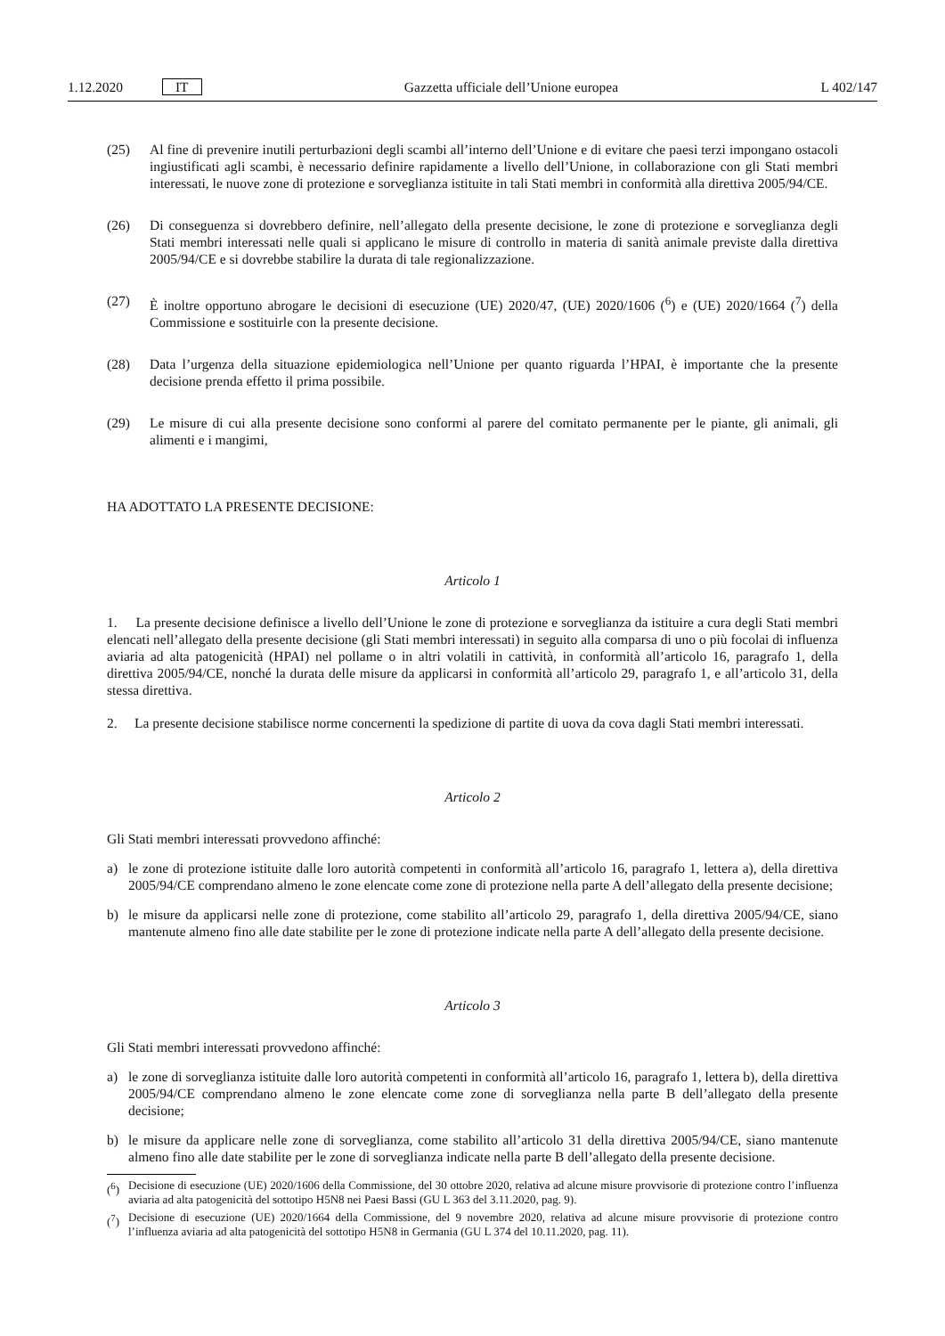1.12.2020 IT Gazzetta ufficiale dell’Unione europea L 402/147
(25) Al fine di prevenire inutili perturbazioni degli scambi all’interno dell’Unione e di evitare che paesi terzi impongano ostacoli ingiustificati agli scambi, è necessario definire rapidamente a livello dell’Unione, in collaborazione con gli Stati membri interessati, le nuove zone di protezione e sorveglianza istituite in tali Stati membri in conformità alla direttiva 2005/94/CE.
(26) Di conseguenza si dovrebbero definire, nell’allegato della presente decisione, le zone di protezione e sorveglianza degli Stati membri interessati nelle quali si applicano le misure di controllo in materia di sanità animale previste dalla direttiva 2005/94/CE e si dovrebbe stabilire la durata di tale regionalizzazione.
(27) È inoltre opportuno abrogare le decisioni di esecuzione (UE) 2020/47, (UE) 2020/1606 (<sup>6</sup>) e (UE) 2020/1664 (<sup>7</sup>) della Commissione e sostituirle con la presente decisione.
(28) Data l’urgenza della situazione epidemiologica nell’Unione per quanto riguarda l’HPAI, è importante che la presente decisione prenda effetto il prima possibile.
(29) Le misure di cui alla presente decisione sono conformi al parere del comitato permanente per le piante, gli animali, gli alimenti e i mangimi,
HA ADOTTATO LA PRESENTE DECISIONE:
Articolo 1
1. La presente decisione definisce a livello dell’Unione le zone di protezione e sorveglianza da istituire a cura degli Stati membri elencati nell’allegato della presente decisione (gli Stati membri interessati) in seguito alla comparsa di uno o più focolai di influenza aviaria ad alta patogenicità (HPAI) nel pollame o in altri volatili in cattività, in conformità all’articolo 16, paragrafo 1, della direttiva 2005/94/CE, nonché la durata delle misure da applicarsi in conformità all’articolo 29, paragrafo 1, e all’articolo 31, della stessa direttiva.
2. La presente decisione stabilisce norme concernenti la spedizione di partite di uova da cova dagli Stati membri interessati.
Articolo 2
Gli Stati membri interessati provvedono affinché:
a) le zone di protezione istituite dalle loro autorità competenti in conformità all’articolo 16, paragrafo 1, lettera a), della direttiva 2005/94/CE comprendano almeno le zone elencate come zone di protezione nella parte A dell’allegato della presente decisione;
b) le misure da applicarsi nelle zone di protezione, come stabilito all’articolo 29, paragrafo 1, della direttiva 2005/94/CE, siano mantenute almeno fino alle date stabilite per le zone di protezione indicate nella parte A dell’allegato della presente decisione.
Articolo 3
Gli Stati membri interessati provvedono affinché:
a) le zone di sorveglianza istituite dalle loro autorità competenti in conformità all’articolo 16, paragrafo 1, lettera b), della direttiva 2005/94/CE comprendano almeno le zone elencate come zone di sorveglianza nella parte B dell’allegato della presente decisione;
b) le misure da applicare nelle zone di sorveglianza, come stabilito all’articolo 31 della direttiva 2005/94/CE, siano mantenute almeno fino alle date stabilite per le zone di sorveglianza indicate nella parte B dell’allegato della presente decisione.
(<sup>6</sup>) Decisione di esecuzione (UE) 2020/1606 della Commissione, del 30 ottobre 2020, relativa ad alcune misure provvisorie di protezione contro l’influenza aviaria ad alta patogenicità del sottotipo H5N8 nei Paesi Bassi (GU L 363 del 3.11.2020, pag. 9).
(<sup>7</sup>) Decisione di esecuzione (UE) 2020/1664 della Commissione, del 9 novembre 2020, relativa ad alcune misure provvisorie di protezione contro l’influenza aviaria ad alta patogenicità del sottotipo H5N8 in Germania (GU L 374 del 10.11.2020, pag. 11).